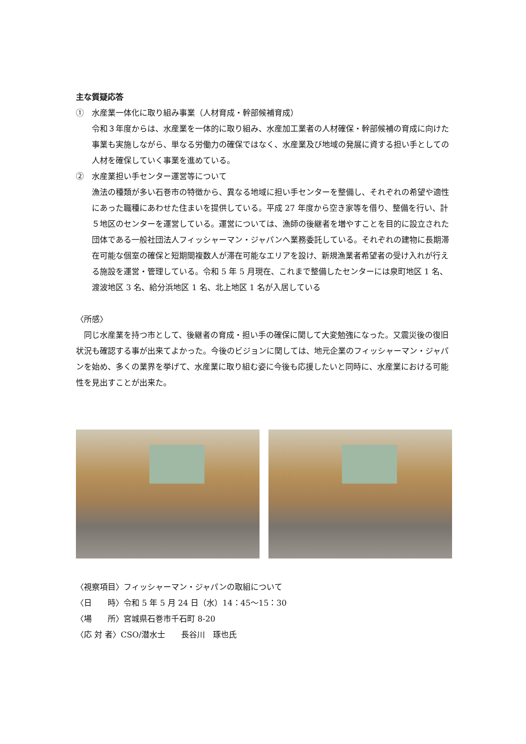主な質疑応答
①　水産業一体化に取り組み事業（人材育成・幹部候補育成）
令和３年度からは、水産業を一体的に取り組み、水産加工業者の人材確保・幹部候補の育成に向けた事業も実施しながら、単なる労働力の確保ではなく、水産業及び地域の発展に資する担い手としての人材を確保していく事業を進めている。
②　水産業担い手センター運営等について
漁法の種類が多い石巻市の特徴から、異なる地域に担い手センターを整備し、それぞれの希望や適性にあった職種にあわせた住まいを提供している。平成 27 年度から空き家等を借り、整備を行い、計５地区のセンターを運営している。運営については、漁師の後継者を増やすことを目的に設立された団体である一般社団法人フィッシャーマン・ジャパンへ業務委託している。それぞれの建物に長期滞在可能な個室の確保と短期間複数人が滞在可能なエリアを設け、新規漁業者希望者の受け入れが行える施設を運営・管理している。令和 5 年 5 月現在、これまで整備したセンターには泉町地区 1 名、渡波地区 3 名、給分浜地区 1 名、北上地区 1 名が入居している
〈所感〉
　同じ水産業を持つ市として、後継者の育成・担い手の確保に関して大変勉強になった。又震災後の復旧状況も確認する事が出来てよかった。今後のビジョンに関しては、地元企業のフィッシャーマン・ジャパンを始め、多くの業界を挙げて、水産業に取り組む姿に今後も応援したいと同時に、水産業における可能性を見出すことが出来た。
〈視察項目〉フィッシャーマン・ジャパンの取組について
〈日　　時〉令和 5 年 5 月 24 日（水）14：45～15：30
〈場　　所〉宮城県石巻市千石町 8-20
〈応 対 者〉CSO/潜水士　　長谷川　琢也氏